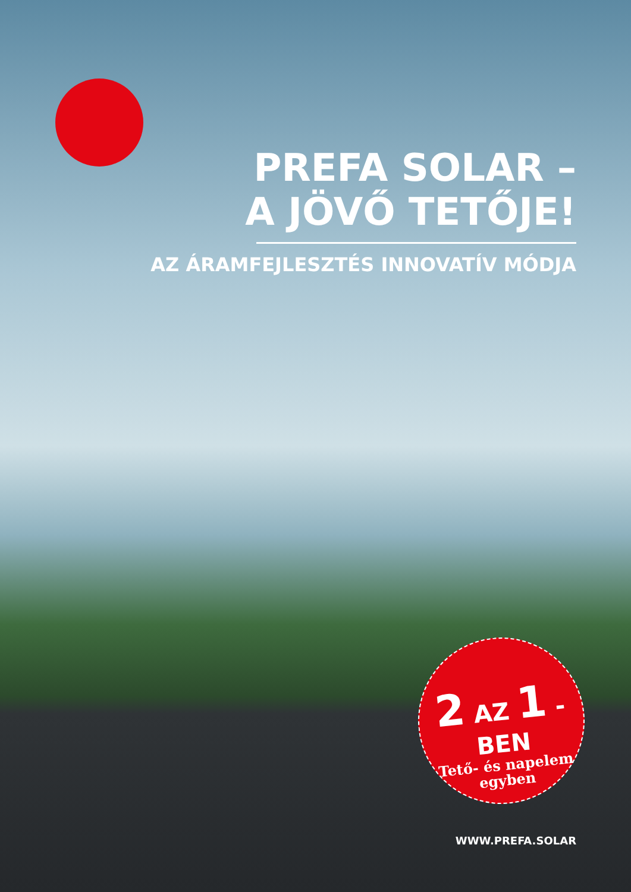PREFA SOLAR –
A JÖVŐ TETŐJE!
AZ ÁRAMFEJLESZTÉS INNOVATÍV MÓDJA
2 AZ 1 -BEN
Tető- és napelem
egyben
WWW.PREFA.SOLAR